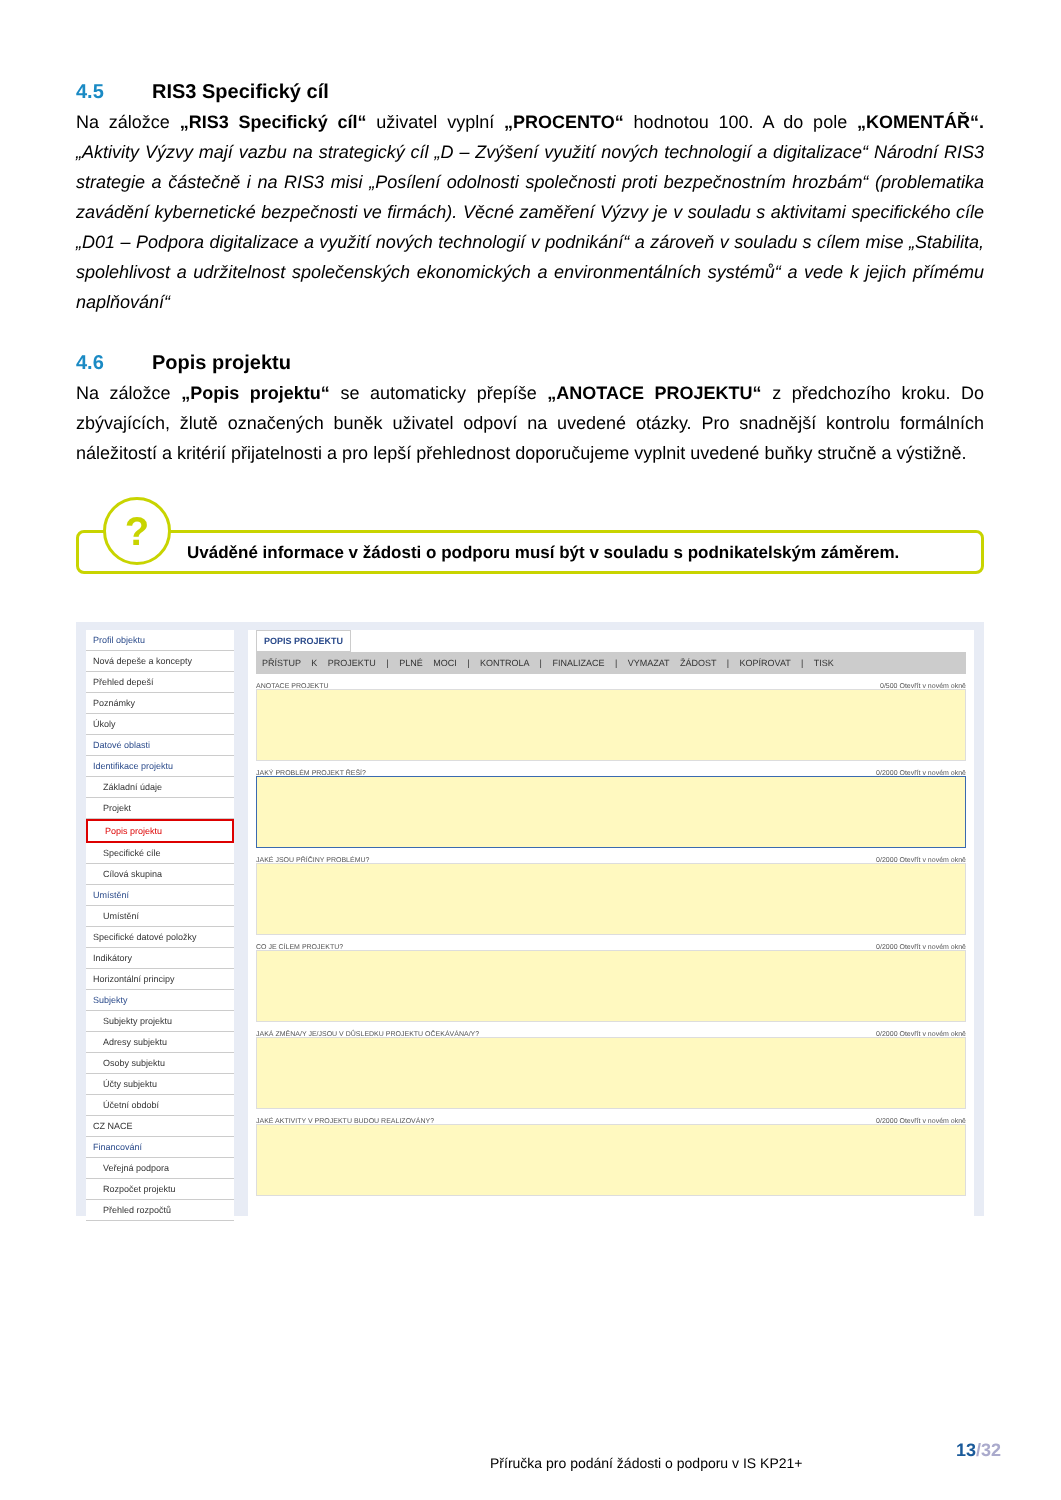4.5 RIS3 Specifický cíl
Na záložce „RIS3 Specifický cíl“ uživatel vyplní „PROCENTO“ hodnotou 100. A do pole „KOMENTÁŘ“. „Aktivity Výzvy mají vazbu na strategický cíl „D – Zvýšení využití nových technologií a digitalizace“ Národní RIS3 strategie a částečně i na RIS3 misi „Posílení odolnosti společnosti proti bezpečnostním hrozbám“ (problematika zavádění kybernetické bezpečnosti ve firmách). Věcné zaměření Výzvy je v souladu s aktivitami specifického cíle „D01 – Podpora digitalizace a využití nových technologií v podnikání“ a zároveň v souladu s cílem mise „Stabilita, spolehlivost a udržitelnost společenských ekonomických a environmentálních systémů“ a vede k jejich přímému naplňování“
4.6 Popis projektu
Na záložce „Popis projektu“ se automaticky přepíše „ANOTACE PROJEKTU“ z předchozího kroku. Do zbývajících, žlutě označených buněk uživatel odpoví na uvedené otázky. Pro snadnější kontrolu formálních náležitostí a kritérií přijatelnosti a pro lepší přehlednost doporučujeme vyplnit uvedené buňky stručně a výstižně.
?
Uváděné informace v žádosti o podporu musí být v souladu s podnikatelským záměrem.
Profil objektu
Nová depeše a koncepty
Přehled depeší
Poznámky
Úkoly
Datové oblasti
Identifikace projektu
Základní údaje
Projekt
Popis projektu
Specifické cíle
Cílová skupina
Umístění
Umístění
Specifické datové položky
Indikátory
Horizontální principy
Subjekty
Subjekty projektu
Adresy subjektu
Osoby subjektu
Účty subjektu
Účetní období
CZ NACE
Financování
Veřejná podpora
Rozpočet projektu
Přehled rozpočtů
POPIS PROJEKTU
PŘÍSTUP K PROJEKTU | PLNÉ MOCI | KONTROLA | FINALIZACE | VYMAZAT ŽÁDOST | KOPÍROVAT | TISK
ANOTACE PROJEKTU 0/500 Otevřít v novém okně
JAKÝ PROBLÉM PROJEKT ŘEŠÍ? 0/2000 Otevřít v novém okně
JAKÉ JSOU PŘÍČINY PROBLÉMU? 0/2000 Otevřít v novém okně
CO JE CÍLEM PROJEKTU? 0/2000 Otevřít v novém okně
JAKÁ ZMĚNA/Y JE/JSOU V DŮSLEDKU PROJEKTU OČEKÁVÁNA/Y? 0/2000 Otevřít v novém okně
JAKÉ AKTIVITY V PROJEKTU BUDOU REALIZOVÁNY? 0/2000 Otevřít v novém okně
13/32
Příručka pro podání žádosti o podporu v IS KP21+